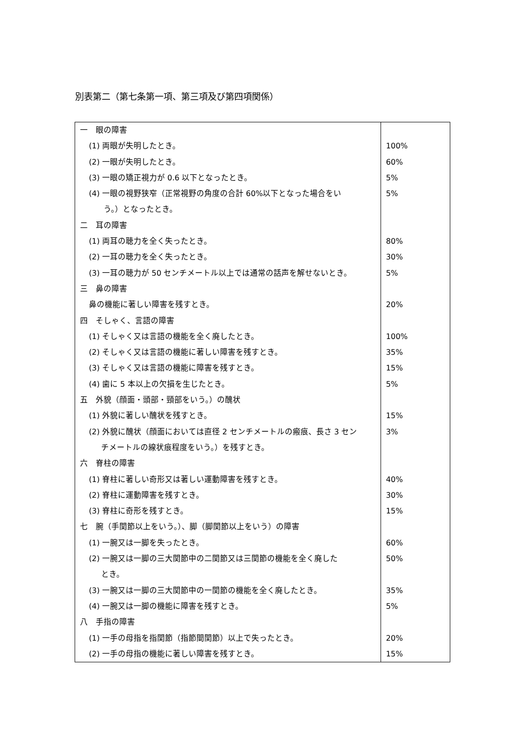別表第二（第七条第一項、第三項及び第四項関係）
| 一 眼の障害 | |
| (1) 両眼が失明したとき。 | 100% |
| (2) 一眼が失明したとき。 | 60% |
| (3) 一眼の矯正視力が 0.6 以下となったとき。 | 5% |
| (4) 一眼の視野狭窄（正常視野の角度の合計 60%以下となった場合をい う。）となったとき。 | 5% |
| 二 耳の障害 | |
| (1) 両耳の聴力を全く失ったとき。 | 80% |
| (2) 一耳の聴力を全く失ったとき。 | 30% |
| (3) 一耳の聴力が 50 センチメートル以上では通常の話声を解せないとき。 | 5% |
| 三 鼻の障害 | |
| 鼻の機能に著しい障害を残すとき。 | 20% |
| 四 そしゃく、言語の障害 | |
| (1) そしゃく又は言語の機能を全く廃したとき。 | 100% |
| (2) そしゃく又は言語の機能に著しい障害を残すとき。 | 35% |
| (3) そしゃく又は言語の機能に障害を残すとき。 | 15% |
| (4) 歯に 5 本以上の欠損を生じたとき。 | 5% |
| 五 外貌（顔面・頭部・頸部をいう。）の醜状 | |
| (1) 外貌に著しい醜状を残すとき。 | 15% |
| (2) 外貌に醜状（顔面においては直径 2 センチメートルの瘢痕、長さ 3 セン チメートルの線状痕程度をいう。）を残すとき。 | 3% |
| 六 脊柱の障害 | |
| (1) 脊柱に著しい奇形又は著しい運動障害を残すとき。 | 40% |
| (2) 脊柱に運動障害を残すとき。 | 30% |
| (3) 脊柱に奇形を残すとき。 | 15% |
| 七 腕（手関節以上をいう。）、脚（脚関節以上をいう）の障害 | |
| (1) 一腕又は一脚を失ったとき。 | 60% |
| (2) 一腕又は一脚の三大関節中の二関節又は三関節の機能を全く廃した とき。 | 50% |
| (3) 一腕又は一脚の三大関節中の一関節の機能を全く廃したとき。 | 35% |
| (4) 一腕又は一脚の機能に障害を残すとき。 | 5% |
| 八 手指の障害 | |
| (1) 一手の母指を指関節（指節間関節）以上で失ったとき。 | 20% |
| (2) 一手の母指の機能に著しい障害を残すとき。 | 15% |